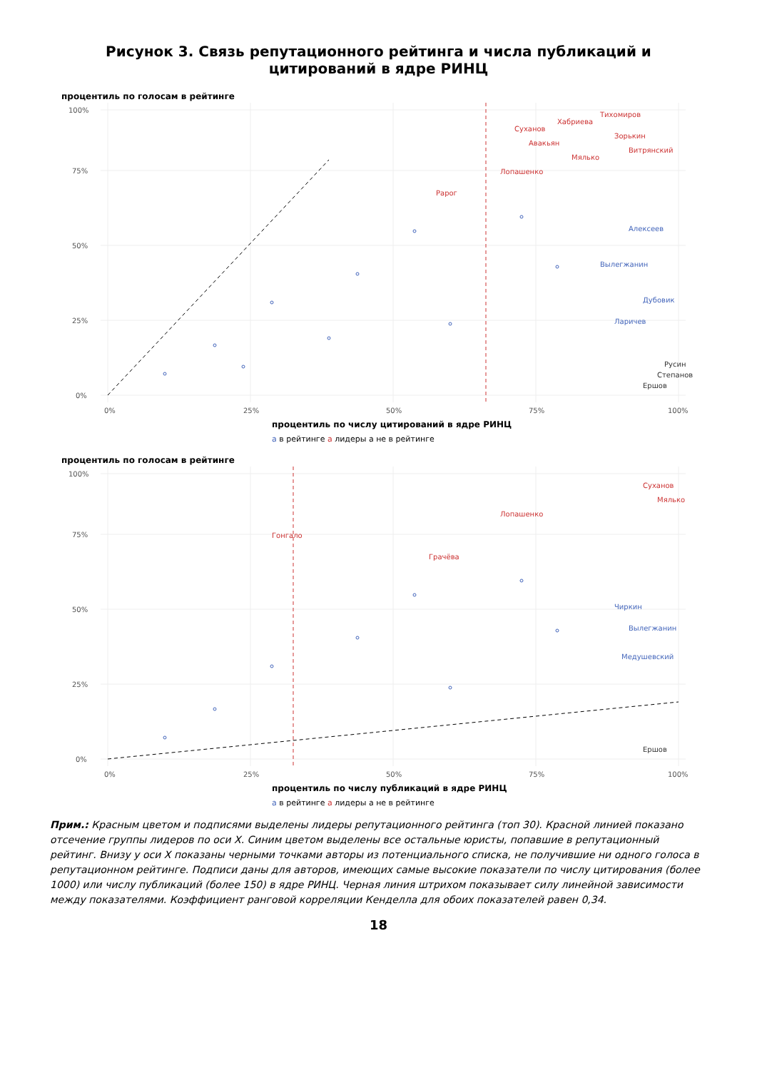Рисунок 3. Связь репутационного рейтинга и числа публикаций и цитирований в ядре РИНЦ
Суханов
Авакьян
Хабриева
Тихомиров
Мялько
Зорькин
Витрянский
Лопашенко
Рарог
Алексеев
Вылегжанин
Дубовик
Ларичев
Ершов
Степанов
Русин
0%
25%
50%
75%
100%
0%
25%
50%
75%
100%
процентиль по числу цитирований в ядре РИНЦ
процентиль по голосам в рейтинге
a в рейтинге a лидеры a не в рейтинге
Суханов
Мялько
Лопашенко
Гонгало
Грачёва
Чиркин
Вылегжанин
Медушевский
Ершов
0%
25%
50%
75%
100%
0%
25%
50%
75%
100%
процентиль по числу публикаций в ядре РИНЦ
процентиль по голосам в рейтинге
a в рейтинге a лидеры a не в рейтинге
Прим.: Красным цветом и подписями выделены лидеры репутационного рейтинга (топ 30). Красной линией показано отсечение группы лидеров по оси X. Синим цветом выделены все остальные юристы, попавшие в репутационный рейтинг. Внизу у оси X показаны черными точками авторы из потенциального списка, не получившие ни одного голоса в репутационном рейтинге. Подписи даны для авторов, имеющих самые высокие показатели по числу цитирования (более 1000) или числу публикаций (более 150) в ядре РИНЦ. Черная линия штрихом показывает силу линейной зависимости между показателями. Коэффициент ранговой корреляции Кенделла для обоих показателей равен 0,34.
18